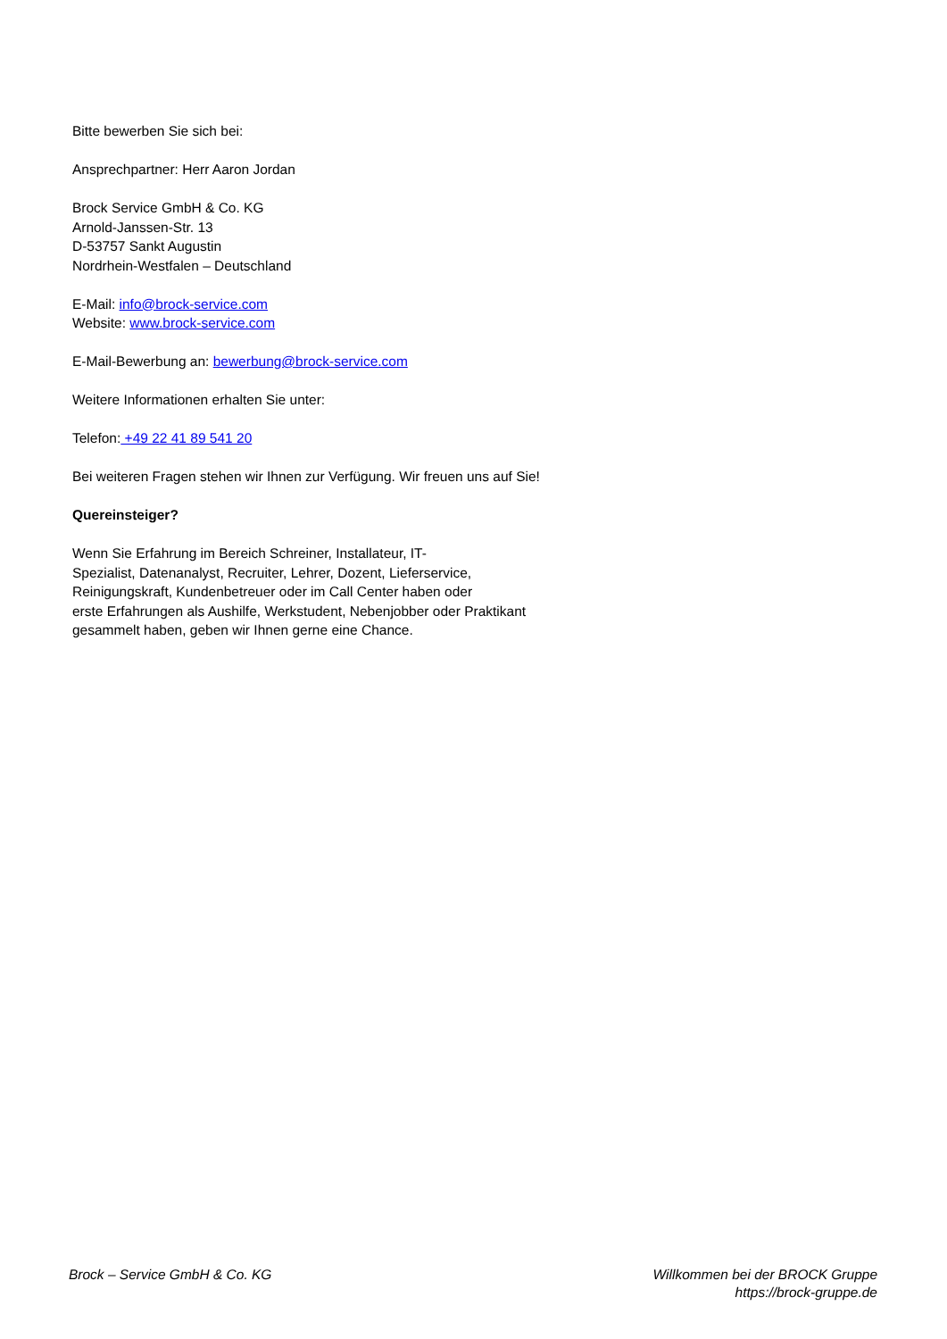Bitte bewerben Sie sich bei:
Ansprechpartner: Herr Aaron Jordan
Brock Service GmbH & Co. KG
Arnold-Janssen-Str. 13
D-53757 Sankt Augustin
Nordrhein-Westfalen – Deutschland
E-Mail: info@brock-service.com
Website: www.brock-service.com
E-Mail-Bewerbung an: bewerbung@brock-service.com
Weitere Informationen erhalten Sie unter:
Telefon: +49 22 41 89 541 20
Bei weiteren Fragen stehen wir Ihnen zur Verfügung. Wir freuen uns auf Sie!
Quereinsteiger?
Wenn Sie Erfahrung im Bereich Schreiner, Installateur, IT-
Spezialist, Datenanalyst, Recruiter, Lehrer, Dozent, Lieferservice,
Reinigungskraft, Kundenbetreuer oder im Call Center haben oder
erste Erfahrungen als Aushilfe, Werkstudent, Nebenjobber oder Praktikant
gesammelt haben, geben wir Ihnen gerne eine Chance.
Brock – Service GmbH & Co. KG Willkommen bei der BROCK Gruppe
https://brock-gruppe.de